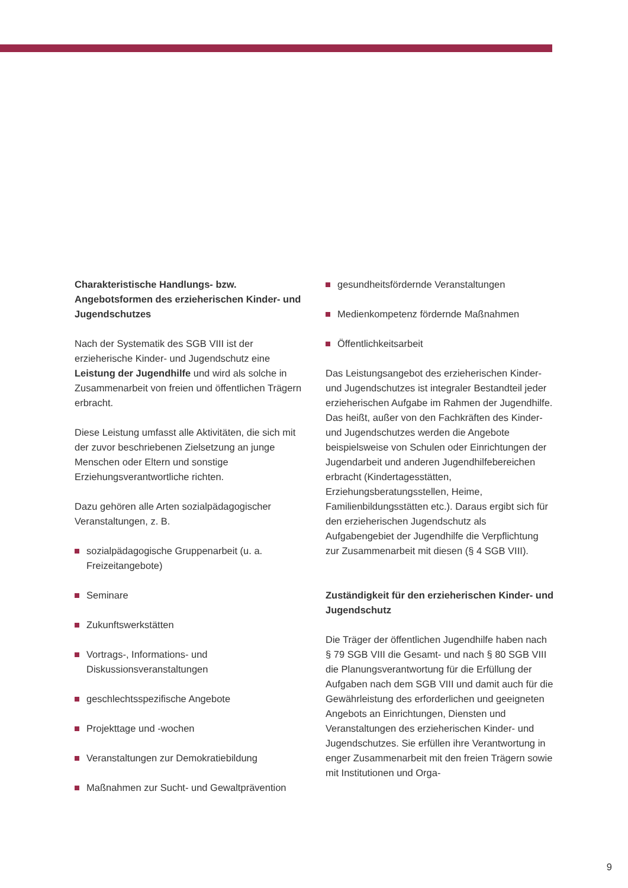Charakteristische Handlungs- bzw. Angebotsformen des erzieherischen Kinder- und Jugendschutzes
Nach der Systematik des SGB VIII ist der erzieherische Kinder- und Jugendschutz eine Leistung der Jugendhilfe und wird als solche in Zusammenarbeit von freien und öffentlichen Trägern erbracht.
Diese Leistung umfasst alle Aktivitäten, die sich mit der zuvor beschriebenen Zielsetzung an junge Menschen oder Eltern und sonstige Erziehungsverantwortliche richten.
Dazu gehören alle Arten sozialpädagogischer Veranstaltungen, z. B.
sozialpädagogische Gruppenarbeit (u. a. Freizeitangebote)
Seminare
Zukunftswerkstätten
Vortrags-, Informations- und Diskussionsveranstaltungen
geschlechtsspezifische Angebote
Projekttage und -wochen
Veranstaltungen zur Demokratiebildung
Maßnahmen zur Sucht- und Gewaltprävention
gesundheitsfördernde Veranstaltungen
Medienkompetenz fördernde Maßnahmen
Öffentlichkeitsarbeit
Das Leistungsangebot des erzieherischen Kinder- und Jugendschutzes ist integraler Bestandteil jeder erzieherischen Aufgabe im Rahmen der Jugendhilfe. Das heißt, außer von den Fachkräften des Kinder- und Jugendschutzes werden die Angebote beispielsweise von Schulen oder Einrichtungen der Jugendarbeit und anderen Jugendhilfebereichen erbracht (Kindertagesstätten, Erziehungsberatungsstellen, Heime, Familienbildungsstätten etc.). Daraus ergibt sich für den erzieherischen Jugendschutz als Aufgabengebiet der Jugendhilfe die Verpflichtung zur Zusammenarbeit mit diesen (§ 4 SGB VIII).
Zuständigkeit für den erzieherischen Kinder- und Jugendschutz
Die Träger der öffentlichen Jugendhilfe haben nach § 79 SGB VIII die Gesamt- und nach § 80 SGB VIII die Planungsverantwortung für die Erfüllung der Aufgaben nach dem SGB VIII und damit auch für die Gewährleistung des erforderlichen und geeigneten Angebots an Einrichtungen, Diensten und Veranstaltungen des erzieherischen Kinder- und Jugendschutzes. Sie erfüllen ihre Verantwortung in enger Zusammenarbeit mit den freien Trägern sowie mit Institutionen und Orga-
9